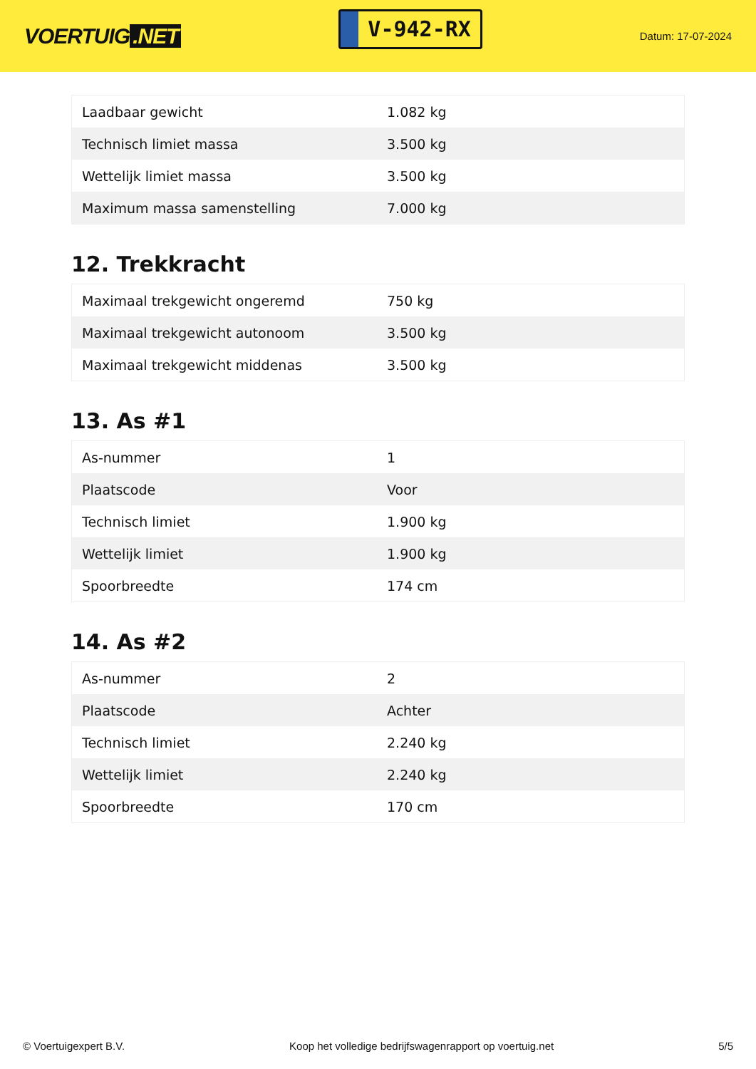VOERTUIG.NET
V-942-RX
Datum: 17-07-2024
| Laadbaar gewicht | 1.082 kg |
| Technisch limiet massa | 3.500 kg |
| Wettelijk limiet massa | 3.500 kg |
| Maximum massa samenstelling | 7.000 kg |
12. Trekkracht
| Maximaal trekgewicht ongeremd | 750 kg |
| Maximaal trekgewicht autonoom | 3.500 kg |
| Maximaal trekgewicht middenas | 3.500 kg |
13. As #1
| As-nummer | 1 |
| Plaatscode | Voor |
| Technisch limiet | 1.900 kg |
| Wettelijk limiet | 1.900 kg |
| Spoorbreedte | 174 cm |
14. As #2
| As-nummer | 2 |
| Plaatscode | Achter |
| Technisch limiet | 2.240 kg |
| Wettelijk limiet | 2.240 kg |
| Spoorbreedte | 170 cm |
© Voertuigexpert B.V. Koop het volledige bedrijfswagenrapport op voertuig.net 5/5